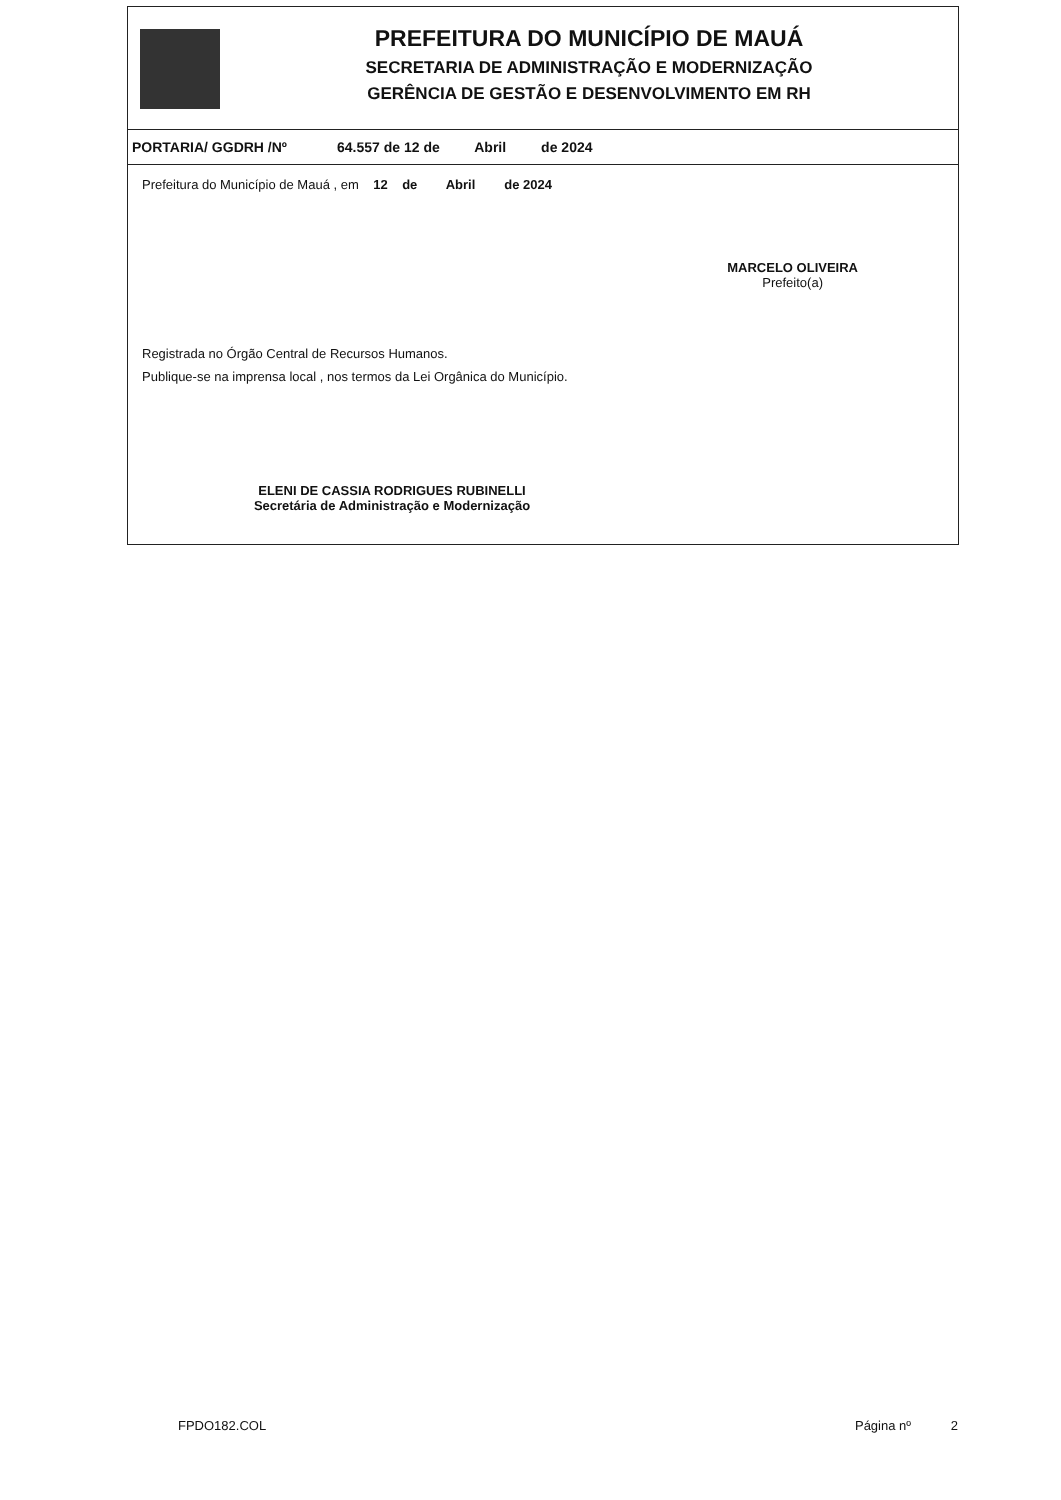PREFEITURA DO MUNICÍPIO DE MAUÁ
SECRETARIA DE ADMINISTRAÇÃO E MODERNIZAÇÃO
GERÊNCIA DE GESTÃO E DESENVOLVIMENTO EM RH
PORTARIA/ GGDRH /Nº 64.557 de 12 de Abril de 2024
Prefeitura do Município de Mauá , em 12 de Abril de 2024
MARCELO OLIVEIRA
Prefeito(a)
Registrada no Órgão Central de Recursos Humanos.
Publique-se na imprensa local , nos termos da Lei Orgânica do Município.
ELENI DE CASSIA RODRIGUES RUBINELLI
Secretária de Administração e Modernização
FPDO182.COL Página nº 2